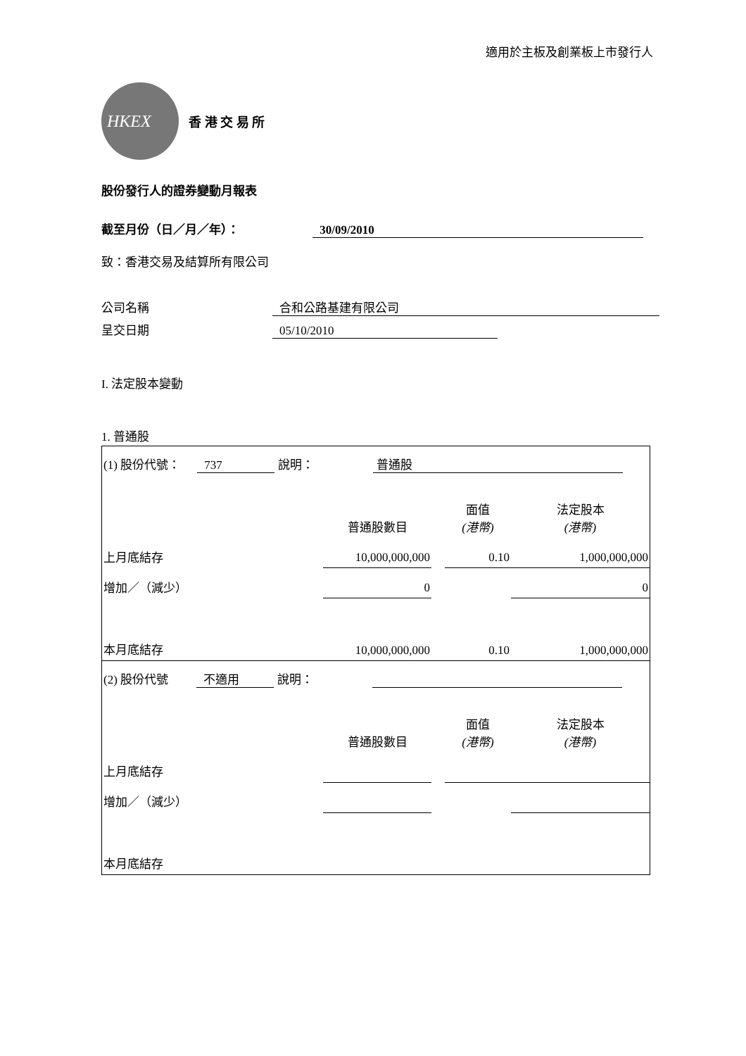適用於主板及創業板上市發行人
HKEX
香 港 交 易 所
股份發行人的證券變動月報表
截至月份（日／月／年）： 30/09/2010
致：香港交易及結算所有限公司
公司名稱 合和公路基建有限公司
呈交日期 05/10/2010
I. 法定股本變動
1. 普通股
| (1) 股份代號： 737 說明： 普通股 | | | | |
| | 普通股數目 | | 面值 (港幣) | 法定股本 (港幣) |
| 上月底結存 | 10,000,000,000 | | 0.10 | 1,000,000,000 |
| 增加／（減少） | 0 | | | 0 |
| 本月底結存 | 10,000,000,000 | | 0.10 | 1,000,000,000 |
| (2) 股份代號 不適用 說明： | | | | |
| | 普通股數目 | | 面值 (港幣) | 法定股本 (港幣) |
| 上月底結存 | | | | |
| 增加／（減少） | | | | |
| 本月底結存 | | | | |